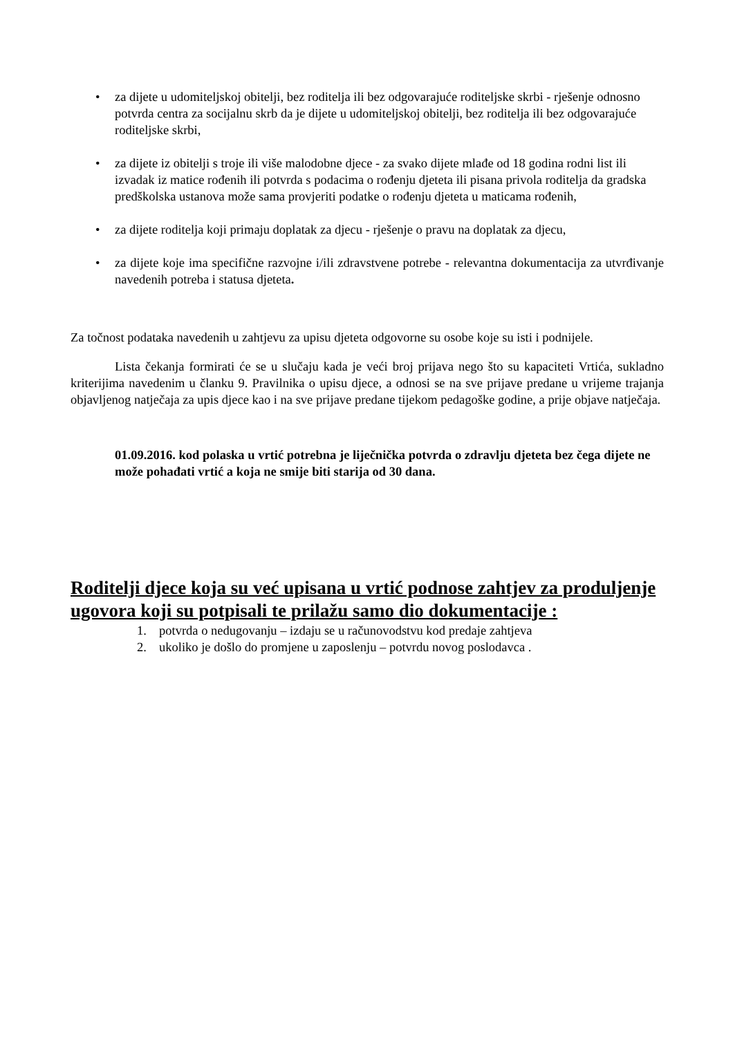• za dijete u udomiteljskoj obitelji, bez roditelja ili bez odgovarajuće roditeljske skrbi - rješenje odnosno potvrda centra za socijalnu skrb da je dijete u udomiteljskoj obitelji, bez roditelja ili bez odgovarajuće roditeljske skrbi,
• za dijete iz obitelji s troje ili više malodobne djece - za svako dijete mlađe od 18 godina rodni list ili izvadak iz matice rođenih ili potvrda s podacima o rođenju djeteta ili pisana privola roditelja da gradska predškolska ustanova može sama provjeriti podatke o rođenju djeteta u maticama rođenih,
• za dijete roditelja koji primaju doplatak za djecu - rješenje o pravu na doplatak za djecu,
• za dijete koje ima specifične razvojne i/ili zdravstvene potrebe - relevantna dokumentacija za utvrđivanje navedenih potreba i statusa djeteta.
Za točnost podataka navedenih u zahtjevu za upisu djeteta odgovorne su osobe koje su isti i podnijele.
Lista čekanja formirati će se u slučaju kada je veći broj prijava nego što su kapaciteti Vrtića, sukladno kriterijima navedenim u članku 9. Pravilnika o upisu djece, a odnosi se na sve prijave predane u vrijeme trajanja objavljenog natječaja za upis djece kao i na sve prijave predane tijekom pedagoške godine, a prije objave natječaja.
01.09.2016. kod polaska u vrtić potrebna je liječnička potvrda o zdravlju djeteta bez čega dijete ne može pohađati vrtić a koja ne smije biti starija od 30 dana.
Roditelji djece koja su već upisana u vrtić podnose zahtjev za produljenje ugovora koji su potpisali te prilažu samo dio dokumentacije :
1. potvrda o nedugovanju – izdaju se u računovodstvu kod predaje zahtjeva
2. ukoliko je došlo do promjene u zaposlenju – potvrdu novog poslodavca .